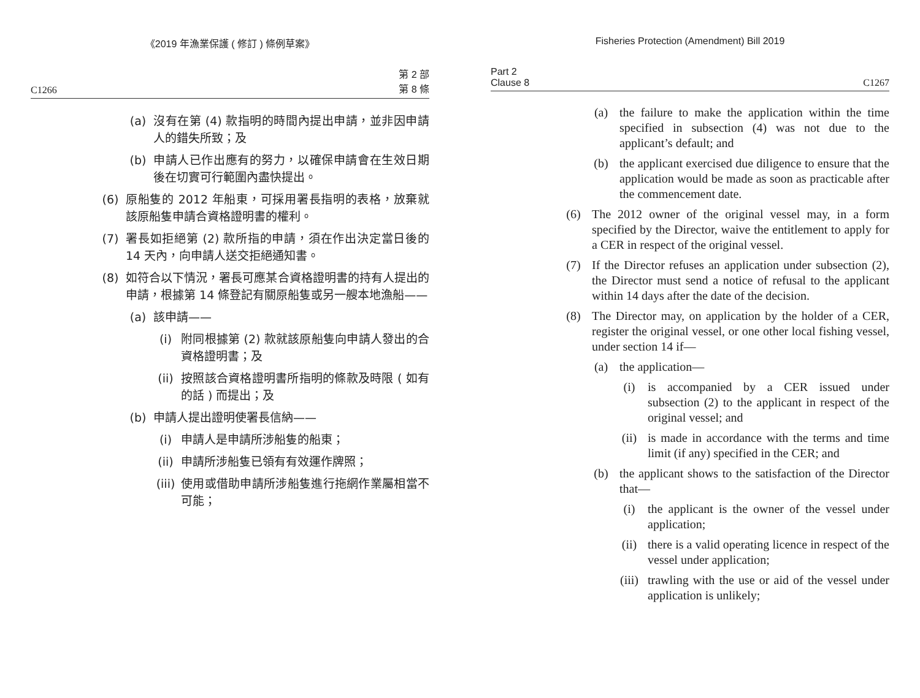《2019 年漁業保護 ( 修訂 ) 條例草案》
C1266 第 2 部
第 8 條
(a) 沒有在第 (4) 款指明的時間內提出申請，並非因申請人的錯失所致；及
(b) 申請人已作出應有的努力，以確保申請會在生效日期後在切實可行範圍內盡快提出。
(6) 原船隻的 2012 年船東，可採用署長指明的表格，放棄就該原船隻申請合資格證明書的權利。
(7) 署長如拒絕第 (2) 款所指的申請，須在作出決定當日後的 14 天內，向申請人送交拒絕通知書。
(8) 如符合以下情況，署長可應某合資格證明書的持有人提出的申請，根據第 14 條登記有關原船隻或另一艘本地漁船——
(a) 該申請——
(i) 附同根據第 (2) 款就該原船隻向申請人發出的合資格證明書；及
(ii) 按照該合資格證明書所指明的條款及時限 ( 如有的話 ) 而提出；及
(b) 申請人提出證明使署長信納——
(i) 申請人是申請所涉船隻的船東；
(ii) 申請所涉船隻已領有有效運作牌照；
(iii) 使用或借助申請所涉船隻進行拖網作業屬相當不可能；
Fisheries Protection (Amendment) Bill 2019
Part 2
Clause 8 C1267
(a) the failure to make the application within the time specified in subsection (4) was not due to the applicant’s default; and
(b) the applicant exercised due diligence to ensure that the application would be made as soon as practicable after the commencement date.
(6) The 2012 owner of the original vessel may, in a form specified by the Director, waive the entitlement to apply for a CER in respect of the original vessel.
(7) If the Director refuses an application under subsection (2), the Director must send a notice of refusal to the applicant within 14 days after the date of the decision.
(8) The Director may, on application by the holder of a CER, register the original vessel, or one other local fishing vessel, under section 14 if—
(a) the application—
(i) is accompanied by a CER issued under subsection (2) to the applicant in respect of the original vessel; and
(ii) is made in accordance with the terms and time limit (if any) specified in the CER; and
(b) the applicant shows to the satisfaction of the Director that—
(i) the applicant is the owner of the vessel under application;
(ii) there is a valid operating licence in respect of the vessel under application;
(iii) trawling with the use or aid of the vessel under application is unlikely;